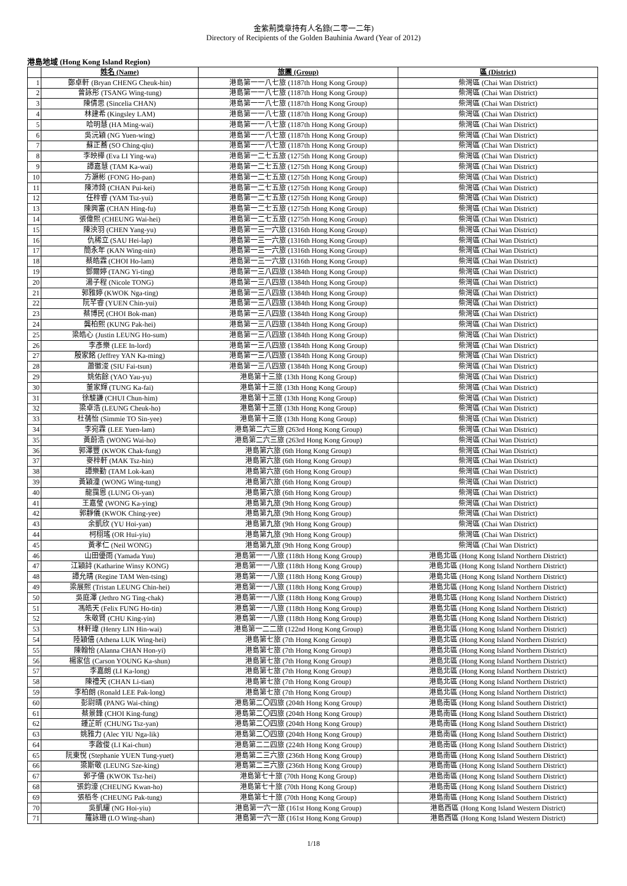金紫荊獎章持有人名錄(二零一二年)
Directory of Recipients of the Golden Bauhinia Award (Year of 2012)
港島地域 (Hong Kong Island Region)
| | 姓名 (Name) | 旅團 (Group) | 區 (District) |
| --- | --- | --- | --- |
| 1 | 鄭卓軒 (Bryan CHENG Cheuk-hin) | 港島第一一八七旅 (1187th Hong Kong Group) | 柴灣區 (Chai Wan District) |
| 2 | 曾詠彤 (TSANG Wing-tung) | 港島第一一八七旅 (1187th Hong Kong Group) | 柴灣區 (Chai Wan District) |
| 3 | 陳倩思 (Sincelia CHAN) | 港島第一一八七旅 (1187th Hong Kong Group) | 柴灣區 (Chai Wan District) |
| 4 | 林建希 (Kingsley LAM) | 港島第一一八七旅 (1187th Hong Kong Group) | 柴灣區 (Chai Wan District) |
| 5 | 哈明慧 (HA Ming-wai) | 港島第一一八七旅 (1187th Hong Kong Group) | 柴灣區 (Chai Wan District) |
| 6 | 吳沅穎 (NG Yuen-wing) | 港島第一一八七旅 (1187th Hong Kong Group) | 柴灣區 (Chai Wan District) |
| 7 | 蘇正蕎 (SO Ching-qiu) | 港島第一一八七旅 (1187th Hong Kong Group) | 柴灣區 (Chai Wan District) |
| 8 | 李映樺 (Eva LI Ying-wa) | 港島第一二七五旅 (1275th Hong Kong Group) | 柴灣區 (Chai Wan District) |
| 9 | 譚嘉慧 (TAM Ka-wai) | 港島第一二七五旅 (1275th Hong Kong Group) | 柴灣區 (Chai Wan District) |
| 10 | 方灝彬 (FONG Ho-pan) | 港島第一二七五旅 (1275th Hong Kong Group) | 柴灣區 (Chai Wan District) |
| 11 | 陳沛錡 (CHAN Pui-kei) | 港島第一二七五旅 (1275th Hong Kong Group) | 柴灣區 (Chai Wan District) |
| 12 | 任梓睿 (YAM Tsz-yui) | 港島第一二七五旅 (1275th Hong Kong Group) | 柴灣區 (Chai Wan District) |
| 13 | 陳興富 (CHAN Hing-fu) | 港島第一二七五旅 (1275th Hong Kong Group) | 柴灣區 (Chai Wan District) |
| 14 | 張偉熙 (CHEUNG Wai-hei) | 港島第一二七五旅 (1275th Hong Kong Group) | 柴灣區 (Chai Wan District) |
| 15 | 陳泱羽 (CHEN Yang-yu) | 港島第一三一六旅 (1316th Hong Kong Group) | 柴灣區 (Chai Wan District) |
| 16 | 仇稀立 (SAU Hei-lap) | 港島第一三一六旅 (1316th Hong Kong Group) | 柴灣區 (Chai Wan District) |
| 17 | 簡永年 (KAN Wing-nin) | 港島第一三一六旅 (1316th Hong Kong Group) | 柴灣區 (Chai Wan District) |
| 18 | 蔡皓霖 (CHOI Ho-lam) | 港島第一三一六旅 (1316th Hong Kong Group) | 柴灣區 (Chai Wan District) |
| 19 | 鄧爾婷 (TANG Yi-ting) | 港島第一三八四旅 (1384th Hong Kong Group) | 柴灣區 (Chai Wan District) |
| 20 | 湯子程 (Nicole TONG) | 港島第一三八四旅 (1384th Hong Kong Group) | 柴灣區 (Chai Wan District) |
| 21 | 郭雅婷 (KWOK Nga-ting) | 港島第一三八四旅 (1384th Hong Kong Group) | 柴灣區 (Chai Wan District) |
| 22 | 阮芊睿 (YUEN Chin-yui) | 港島第一三八四旅 (1384th Hong Kong Group) | 柴灣區 (Chai Wan District) |
| 23 | 蔡博民 (CHOI Bok-man) | 港島第一三八四旅 (1384th Hong Kong Group) | 柴灣區 (Chai Wan District) |
| 24 | 龔柏熙 (KUNG Pak-hei) | 港島第一三八四旅 (1384th Hong Kong Group) | 柴灣區 (Chai Wan District) |
| 25 | 梁皓心 (Justin LEUNG Ho-sum) | 港島第一三八四旅 (1384th Hong Kong Group) | 柴灣區 (Chai Wan District) |
| 26 | 李彥樂 (LEE In-lord) | 港島第一三八四旅 (1384th Hong Kong Group) | 柴灣區 (Chai Wan District) |
| 27 | 殷家銘 (Jeffrey YAN Ka-ming) | 港島第一三八四旅 (1384th Hong Kong Group) | 柴灣區 (Chai Wan District) |
| 28 | 蕭徽浚 (SIU Fai-tsun) | 港島第一三八四旅 (1384th Hong Kong Group) | 柴灣區 (Chai Wan District) |
| 29 | 姚佑餘 (YAO Yau-yu) | 港島第十三旅 (13th Hong Kong Group) | 柴灣區 (Chai Wan District) |
| 30 | 董家輝 (TUNG Ka-fai) | 港島第十三旅 (13th Hong Kong Group) | 柴灣區 (Chai Wan District) |
| 31 | 徐駿謙 (CHUI Chun-him) | 港島第十三旅 (13th Hong Kong Group) | 柴灣區 (Chai Wan District) |
| 32 | 梁卓浩 (LEUNG Cheuk-ho) | 港島第十三旅 (13th Hong Kong Group) | 柴灣區 (Chai Wan District) |
| 33 | 杜蒨怡 (Simmie TO Sin-yee) | 港島第十三旅 (13th Hong Kong Group) | 柴灣區 (Chai Wan District) |
| 34 | 李宛霖 (LEE Yuen-lam) | 港島第二六三旅 (263rd Hong Kong Group) | 柴灣區 (Chai Wan District) |
| 35 | 黃蔚浩 (WONG Wai-ho) | 港島第二六三旅 (263rd Hong Kong Group) | 柴灣區 (Chai Wan District) |
| 36 | 郭澤豐 (KWOK Chak-fung) | 港島第六旅 (6th Hong Kong Group) | 柴灣區 (Chai Wan District) |
| 37 | 麥梓軒 (MAK Tsz-hin) | 港島第六旅 (6th Hong Kong Group) | 柴灣區 (Chai Wan District) |
| 38 | 譚樂勤 (TAM Lok-kan) | 港島第六旅 (6th Hong Kong Group) | 柴灣區 (Chai Wan District) |
| 39 | 黃穎潼 (WONG Wing-tung) | 港島第六旅 (6th Hong Kong Group) | 柴灣區 (Chai Wan District) |
| 40 | 龍靄恩 (LUNG Oi-yan) | 港島第六旅 (6th Hong Kong Group) | 柴灣區 (Chai Wan District) |
| 41 | 王嘉瑩 (WONG Ka-ying) | 港島第九旅 (9th Hong Kong Group) | 柴灣區 (Chai Wan District) |
| 42 | 郭靜儀 (KWOK Ching-yee) | 港島第九旅 (9th Hong Kong Group) | 柴灣區 (Chai Wan District) |
| 43 | 余凱欣 (YU Hoi-yan) | 港島第九旅 (9th Hong Kong Group) | 柴灣區 (Chai Wan District) |
| 44 | 柯栩瑤 (OR Hui-yiu) | 港島第九旅 (9th Hong Kong Group) | 柴灣區 (Chai Wan District) |
| 45 | 黃孝仁 (Neil WONG) | 港島第九旅 (9th Hong Kong Group) | 柴灣區 (Chai Wan District) |
| 46 | 山田優雨 (Yamada Yuu) | 港島第一一八旅 (118th Hong Kong Group) | 港島北區 (Hong Kong Island Northern District) |
| 47 | 江穎詩 (Katharine Winsy KONG) | 港島第一一八旅 (118th Hong Kong Group) | 港島北區 (Hong Kong Island Northern District) |
| 48 | 譚允晴 (Regine TAM Wen-tsing) | 港島第一一八旅 (118th Hong Kong Group) | 港島北區 (Hong Kong Island Northern District) |
| 49 | 梁展熙 (Tristan LEUNG Chin-hei) | 港島第一一八旅 (118th Hong Kong Group) | 港島北區 (Hong Kong Island Northern District) |
| 50 | 吳庭澤 (Jethro NG Ting-chak) | 港島第一一八旅 (118th Hong Kong Group) | 港島北區 (Hong Kong Island Northern District) |
| 51 | 馮皓天 (Felix FUNG Ho-tin) | 港島第一一八旅 (118th Hong Kong Group) | 港島北區 (Hong Kong Island Northern District) |
| 52 | 朱敬賢 (CHU King-yin) | 港島第一一八旅 (118th Hong Kong Group) | 港島北區 (Hong Kong Island Northern District) |
| 53 | 林軒瑋 (Henry LIN Hin-wai) | 港島第一二二旅 (122nd Hong Kong Group) | 港島北區 (Hong Kong Island Northern District) |
| 54 | 陸穎僖 (Athena LUK Wing-hei) | 港島第七旅 (7th Hong Kong Group) | 港島北區 (Hong Kong Island Northern District) |
| 55 | 陳翰怡 (Alanna CHAN Hon-yi) | 港島第七旅 (7th Hong Kong Group) | 港島北區 (Hong Kong Island Northern District) |
| 56 | 楊家信 (Carson YOUNG Ka-shun) | 港島第七旅 (7th Hong Kong Group) | 港島北區 (Hong Kong Island Northern District) |
| 57 | 李嘉朗 (LI Ka-long) | 港島第七旅 (7th Hong Kong Group) | 港島北區 (Hong Kong Island Northern District) |
| 58 | 陳禮天 (CHAN Li-tian) | 港島第七旅 (7th Hong Kong Group) | 港島北區 (Hong Kong Island Northern District) |
| 59 | 李柏朗 (Ronald LEE Pak-long) | 港島第七旅 (7th Hong Kong Group) | 港島北區 (Hong Kong Island Northern District) |
| 60 | 彭尉晴 (PANG Wai-ching) | 港島第二〇四旅 (204th Hong Kong Group) | 港島南區 (Hong Kong Island Southern District) |
| 61 | 蔡景鋒 (CHOI King-fung) | 港島第二〇四旅 (204th Hong Kong Group) | 港島南區 (Hong Kong Island Southern District) |
| 62 | 鍾芷昕 (CHUNG Tsz-yan) | 港島第二〇四旅 (204th Hong Kong Group) | 港島南區 (Hong Kong Island Southern District) |
| 63 | 姚雅力 (Alec YIU Nga-lik) | 港島第二〇四旅 (204th Hong Kong Group) | 港島南區 (Hong Kong Island Southern District) |
| 64 | 李啟俊 (LI Kai-chun) | 港島第二二四旅 (224th Hong Kong Group) | 港島南區 (Hong Kong Island Southern District) |
| 65 | 阮東悅 (Stephanie YUEN Tung-yuet) | 港島第二三六旅 (236th Hong Kong Group) | 港島南區 (Hong Kong Island Southern District) |
| 66 | 梁斯敬 (LEUNG Sze-king) | 港島第二三六旅 (236th Hong Kong Group) | 港島南區 (Hong Kong Island Southern District) |
| 67 | 郭子僖 (KWOK Tsz-hei) | 港島第七十旅 (70th Hong Kong Group) | 港島南區 (Hong Kong Island Southern District) |
| 68 | 張鈞濠 (CHEUNG Kwan-ho) | 港島第七十旅 (70th Hong Kong Group) | 港島南區 (Hong Kong Island Southern District) |
| 69 | 張栢冬 (CHEUNG Pak-tung) | 港島第七十旅 (70th Hong Kong Group) | 港島南區 (Hong Kong Island Southern District) |
| 70 | 吳凱耀 (NG Hoi-yiu) | 港島第一六一旅 (161st Hong Kong Group) | 港島西區 (Hong Kong Island Western District) |
| 71 | 羅詠珊 (LO Wing-shan) | 港島第一六一旅 (161st Hong Kong Group) | 港島西區 (Hong Kong Island Western District) |
1/18